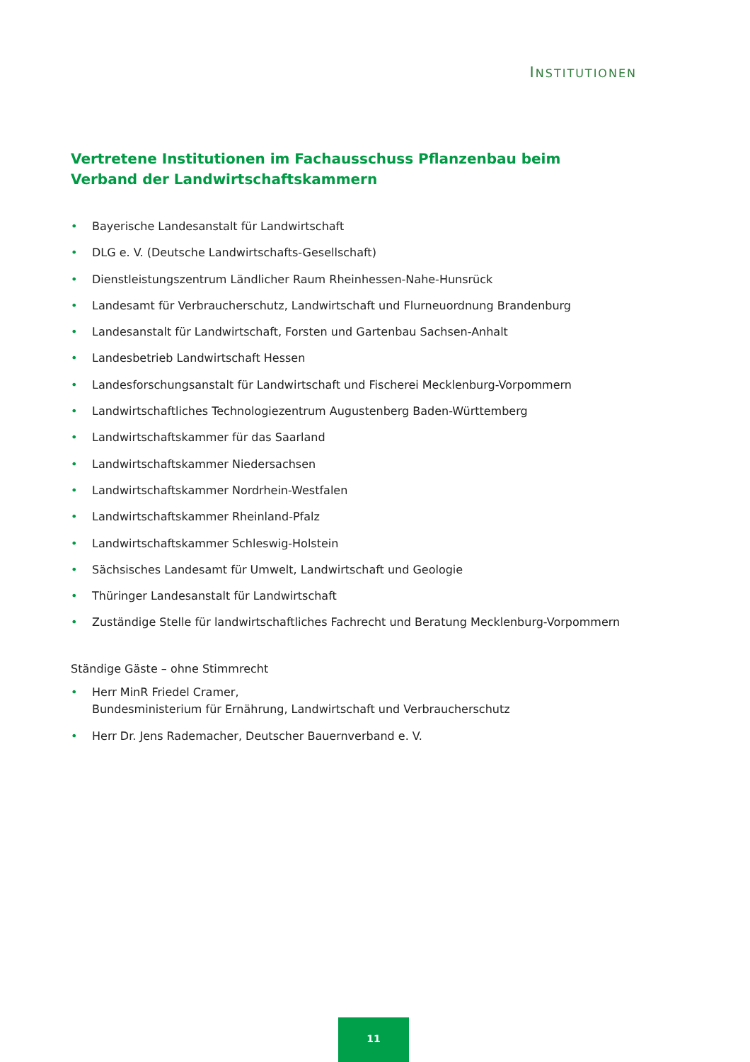INSTITUTIONEN
Vertretene Institutionen im Fachausschuss Pflanzenbau beim
Verband der Landwirtschaftskammern
• Bayerische Landesanstalt für Landwirtschaft
• DLG e. V. (Deutsche Landwirtschafts-Gesellschaft)
• Dienstleistungszentrum Ländlicher Raum Rheinhessen-Nahe-Hunsrück
• Landesamt für Verbraucherschutz, Landwirtschaft und Flurneuordnung Brandenburg
• Landesanstalt für Landwirtschaft, Forsten und Gartenbau Sachsen-Anhalt
• Landesbetrieb Landwirtschaft Hessen
• Landesforschungsanstalt für Landwirtschaft und Fischerei Mecklenburg-Vorpommern
• Landwirtschaftliches Technologiezentrum Augustenberg Baden-Württemberg
• Landwirtschaftskammer für das Saarland
• Landwirtschaftskammer Niedersachsen
• Landwirtschaftskammer Nordrhein-Westfalen
• Landwirtschaftskammer Rheinland-Pfalz
• Landwirtschaftskammer Schleswig-Holstein
• Sächsisches Landesamt für Umwelt, Landwirtschaft und Geologie
• Thüringer Landesanstalt für Landwirtschaft
• Zuständige Stelle für landwirtschaftliches Fachrecht und Beratung Mecklenburg-Vorpommern
Ständige Gäste – ohne Stimmrecht
• Herr MinR Friedel Cramer,
Bundesministerium für Ernährung, Landwirtschaft und Verbraucherschutz
• Herr Dr. Jens Rademacher, Deutscher Bauernverband e. V.
11